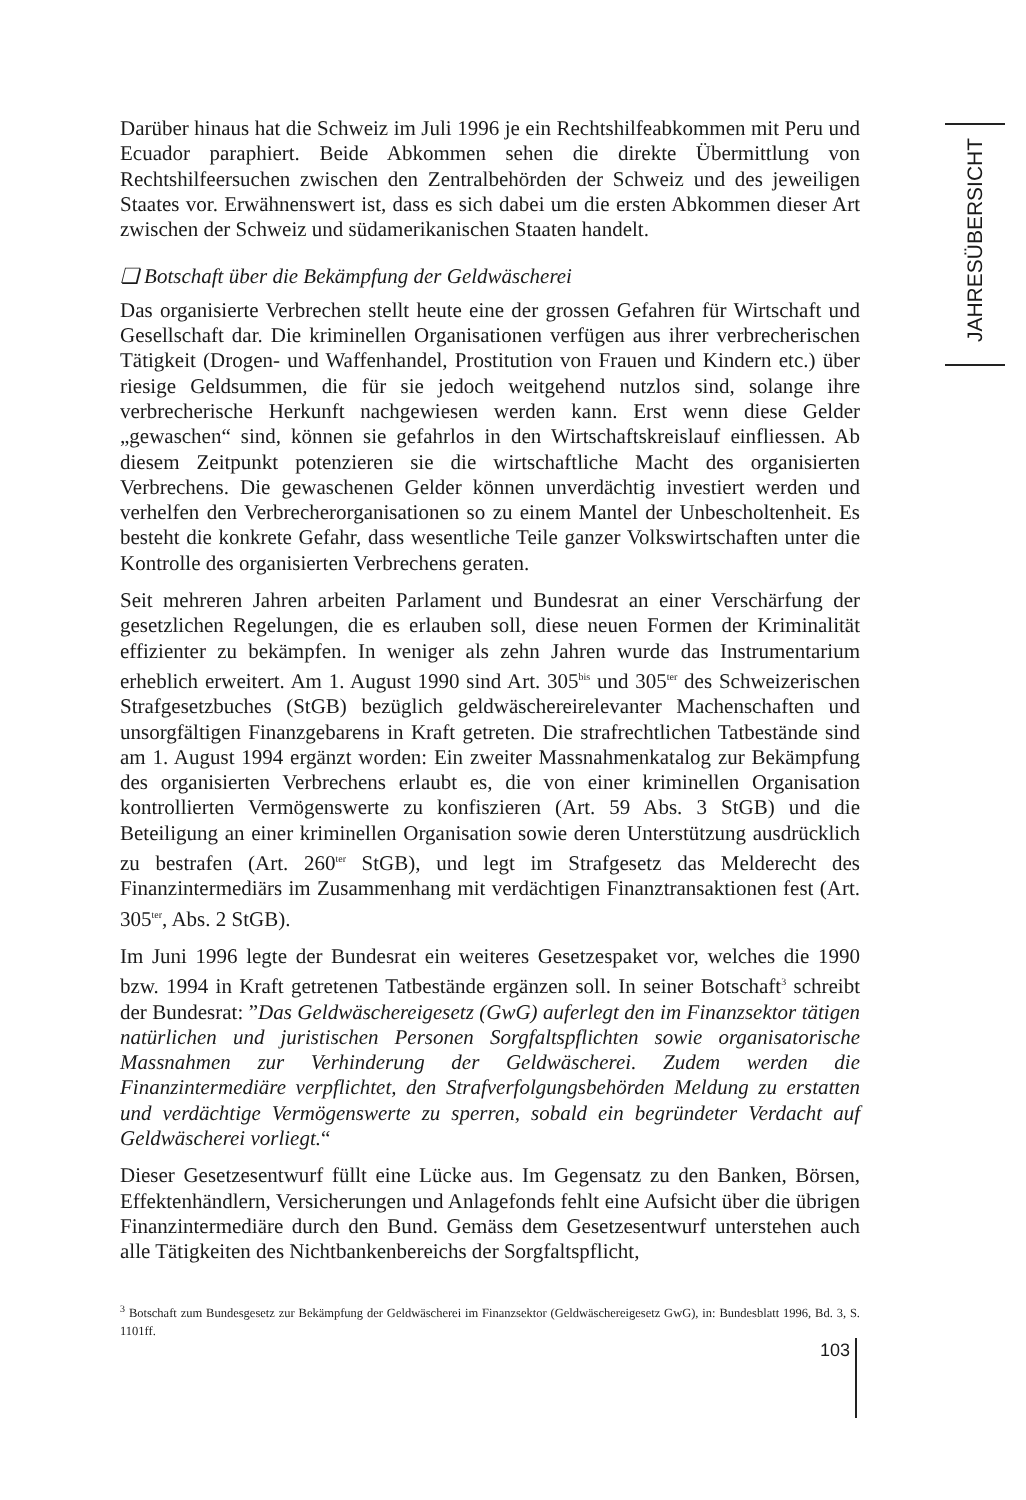JAHRESÜBERSICHT
Darüber hinaus hat die Schweiz im Juli 1996 je ein Rechtshilfeabkommen mit Peru und Ecuador paraphiert. Beide Abkommen sehen die direkte Übermittlung von Rechtshilfeersuchen zwischen den Zentralbehörden der Schweiz und des jeweiligen Staates vor. Erwähnenswert ist, dass es sich dabei um die ersten Abkommen dieser Art zwischen der Schweiz und südamerikanischen Staaten handelt.
❏ Botschaft über die Bekämpfung der Geldwäscherei
Das organisierte Verbrechen stellt heute eine der grossen Gefahren für Wirtschaft und Gesellschaft dar. Die kriminellen Organisationen verfügen aus ihrer verbrecherischen Tätigkeit (Drogen- und Waffenhandel, Prostitution von Frauen und Kindern etc.) über riesige Geldsummen, die für sie jedoch weitgehend nutzlos sind, solange ihre verbrecherische Herkunft nachgewiesen werden kann. Erst wenn diese Gelder „gewaschen“ sind, können sie gefahrlos in den Wirtschaftskreislauf einfliessen. Ab diesem Zeitpunkt potenzieren sie die wirtschaftliche Macht des organisierten Verbrechens. Die gewaschenen Gelder können unverdächtig investiert werden und verhelfen den Verbrecherorganisationen so zu einem Mantel der Unbescholtenheit. Es besteht die konkrete Gefahr, dass wesentliche Teile ganzer Volkswirtschaften unter die Kontrolle des organisierten Verbrechens geraten.
Seit mehreren Jahren arbeiten Parlament und Bundesrat an einer Verschärfung der gesetzlichen Regelungen, die es erlauben soll, diese neuen Formen der Kriminalität effizienter zu bekämpfen. In weniger als zehn Jahren wurde das Instrumentarium erheblich erweitert. Am 1. August 1990 sind Art. 305<sup>bis</sup> und 305<sup>ter</sup> des Schweizerischen Strafgesetzbuches (StGB) bezüglich geldwäschereirelevanter Machenschaften und unsorgfältigen Finanzgebarens in Kraft getreten. Die strafrechtlichen Tatbestände sind am 1. August 1994 ergänzt worden: Ein zweiter Massnahmenkatalog zur Bekämpfung des organisierten Verbrechens erlaubt es, die von einer kriminellen Organisation kontrollierten Vermögenswerte zu konfiszieren (Art. 59 Abs. 3 StGB) und die Beteiligung an einer kriminellen Organisation sowie deren Unterstützung ausdrücklich zu bestrafen (Art. 260<sup>ter</sup> StGB), und legt im Strafgesetz das Melderecht des Finanzintermediärs im Zusammenhang mit verdächtigen Finanztransaktionen fest (Art. 305<sup>ter</sup>, Abs. 2 StGB).
Im Juni 1996 legte der Bundesrat ein weiteres Gesetzespaket vor, welches die 1990 bzw. 1994 in Kraft getretenen Tatbestände ergänzen soll. In seiner Botschaft<sup>3</sup> schreibt der Bundesrat: ”Das Geldwäschereigesetz (GwG) auferlegt den im Finanzsektor tätigen natürlichen und juristischen Personen Sorgfaltspflichten sowie organisatorische Massnahmen zur Verhinderung der Geldwäscherei. Zudem werden die Finanzintermediäre verpflichtet, den Strafverfolgungsbehörden Meldung zu erstatten und verdächtige Vermögenswerte zu sperren, sobald ein begründeter Verdacht auf Geldwäscherei vorliegt.“
Dieser Gesetzesentwurf füllt eine Lücke aus. Im Gegensatz zu den Banken, Börsen, Effektenhändlern, Versicherungen und Anlagefonds fehlt eine Aufsicht über die übrigen Finanzintermediäre durch den Bund. Gemäss dem Gesetzesentwurf unterstehen auch alle Tätigkeiten des Nichtbankenbereichs der Sorgfaltspflicht,
<sup>3</sup> Botschaft zum Bundesgesetz zur Bekämpfung der Geldwäscherei im Finanzsektor (Geldwäschereigesetz GwG), in: Bundesblatt 1996, Bd. 3, S. 1101ff.
103